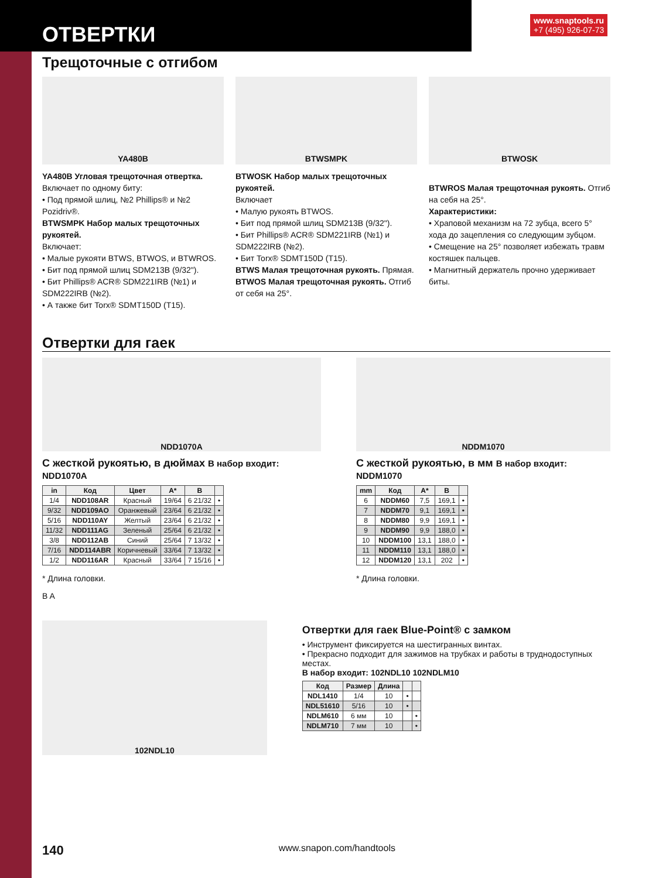ОТВЕРТКИ
www.snaptools.ru
+7 (495) 926-07-73
Трещоточные с отгибом
YA480B
YA480B Угловая трещоточная отвертка.
Включает по одному биту:
• Под прямой шлиц, №2 Phillips® и №2 Pozidriv®.
BTWSMPK Набор малых трещоточных рукоятей.
Включает:
• Малые рукояти BTWS, BTWOS, и BTWROS.
• Бит под прямой шлиц SDM213B (9/32").
• Бит Phillips® ACR® SDM221IRB (№1) и SDM222IRB (№2).
• А также бит Torx® SDMT150D (T15).
BTWSMPK
BTWOSK Набор малых трещоточных рукоятей.
Включает
• Малую рукоять BTWOS.
• Бит под прямой шлиц SDM213B (9/32").
• Бит Phillips® ACR® SDM221IRB (№1) и SDM222IRB (№2).
• Бит Torx® SDMT150D (T15).
BTWS Малая трещоточная рукоять. Прямая.
BTWOS Малая трещоточная рукоять. Отгиб от себя на 25°.
BTWOSK
BTWROS Малая трещоточная рукоять. Отгиб на себя на 25°.
Характеристики:
• Храповой механизм на 72 зубца, всего 5° хода до зацепления со следующим зубцом.
• Смещение на 25° позволяет избежать травм костяшек пальцев.
• Магнитный держатель прочно удерживает биты.
Отвертки для гаек
NDD1070A
С жесткой рукоятью, в дюймах В набор входит: NDD1070A
| in | Код | Цвет | A* | B | |
| --- | --- | --- | --- | --- | --- |
| 1/4 | NDD108AR | Красный | 19/64 | 6 21/32 | • |
| 9/32 | NDD109AO | Оранжевый | 23/64 | 6 21/32 | • |
| 5/16 | NDD110AY | Желтый | 23/64 | 6 21/32 | • |
| 11/32 | NDD111AG | Зеленый | 25/64 | 6 21/32 | • |
| 3/8 | NDD112AB | Синий | 25/64 | 7 13/32 | • |
| 7/16 | NDD114ABR | Коричневый | 33/64 | 7 13/32 | • |
| 1/2 | NDD116AR | Красный | 33/64 | 7 15/16 | • |
* Длина головки.
B A
NDDM1070
С жесткой рукоятью, в мм В набор входит: NDDM1070
| mm | Код | A* | B | |
| --- | --- | --- | --- | --- |
| 6 | NDDM60 | 7,5 | 169,1 | • |
| 7 | NDDM70 | 9,1 | 169,1 | • |
| 8 | NDDM80 | 9,9 | 169,1 | • |
| 9 | NDDM90 | 9,9 | 188,0 | • |
| 10 | NDDM100 | 13,1 | 188,0 | • |
| 11 | NDDM110 | 13,1 | 188,0 | • |
| 12 | NDDM120 | 13,1 | 202 | • |
* Длина головки.
102NDL10
Отвертки для гаек Blue-Point® с замком
• Инструмент фиксируется на шестигранных винтах.
• Прекрасно подходит для зажимов на трубках и работы в труднодоступных местах.
В набор входит: 102NDL10 102NDLM10
| Код | Размер | Длина | | |
| --- | --- | --- | --- | --- |
| NDL1410 | 1/4 | 10 | • | |
| NDL51610 | 5/16 | 10 | • | |
| NDLM610 | 6 мм | 10 | | • |
| NDLM710 | 7 мм | 10 | | • |
140 www.snapon.com/handtools